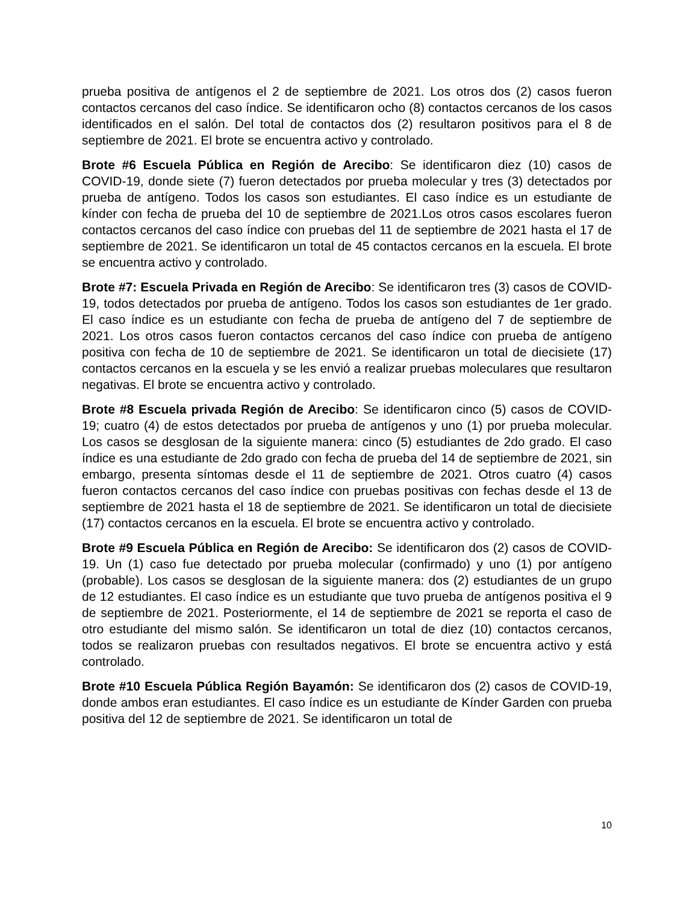prueba positiva de antígenos el 2 de septiembre de 2021. Los otros dos (2) casos fueron contactos cercanos del caso índice. Se identificaron ocho (8) contactos cercanos de los casos identificados en el salón. Del total de contactos dos (2) resultaron positivos para el 8 de septiembre de 2021. El brote se encuentra activo y controlado.
Brote #6 Escuela Pública en Región de Arecibo: Se identificaron diez (10) casos de COVID-19, donde siete (7) fueron detectados por prueba molecular y tres (3) detectados por prueba de antígeno. Todos los casos son estudiantes. El caso índice es un estudiante de kínder con fecha de prueba del 10 de septiembre de 2021.Los otros casos escolares fueron contactos cercanos del caso índice con pruebas del 11 de septiembre de 2021 hasta el 17 de septiembre de 2021. Se identificaron un total de 45 contactos cercanos en la escuela. El brote se encuentra activo y controlado.
Brote #7: Escuela Privada en Región de Arecibo: Se identificaron tres (3) casos de COVID-19, todos detectados por prueba de antígeno. Todos los casos son estudiantes de 1er grado. El caso índice es un estudiante con fecha de prueba de antígeno del 7 de septiembre de 2021. Los otros casos fueron contactos cercanos del caso índice con prueba de antígeno positiva con fecha de 10 de septiembre de 2021. Se identificaron un total de diecisiete (17) contactos cercanos en la escuela y se les envió a realizar pruebas moleculares que resultaron negativas. El brote se encuentra activo y controlado.
Brote #8 Escuela privada Región de Arecibo: Se identificaron cinco (5) casos de COVID-19; cuatro (4) de estos detectados por prueba de antígenos y uno (1) por prueba molecular. Los casos se desglosan de la siguiente manera: cinco (5) estudiantes de 2do grado. El caso índice es una estudiante de 2do grado con fecha de prueba del 14 de septiembre de 2021, sin embargo, presenta síntomas desde el 11 de septiembre de 2021. Otros cuatro (4) casos fueron contactos cercanos del caso índice con pruebas positivas con fechas desde el 13 de septiembre de 2021 hasta el 18 de septiembre de 2021. Se identificaron un total de diecisiete (17) contactos cercanos en la escuela. El brote se encuentra activo y controlado.
Brote #9 Escuela Pública en Región de Arecibo: Se identificaron dos (2) casos de COVID-19. Un (1) caso fue detectado por prueba molecular (confirmado) y uno (1) por antígeno (probable). Los casos se desglosan de la siguiente manera: dos (2) estudiantes de un grupo de 12 estudiantes. El caso índice es un estudiante que tuvo prueba de antígenos positiva el 9 de septiembre de 2021. Posteriormente, el 14 de septiembre de 2021 se reporta el caso de otro estudiante del mismo salón. Se identificaron un total de diez (10) contactos cercanos, todos se realizaron pruebas con resultados negativos. El brote se encuentra activo y está controlado.
Brote #10 Escuela Pública Región Bayamón: Se identificaron dos (2) casos de COVID-19, donde ambos eran estudiantes. El caso índice es un estudiante de Kínder Garden con prueba positiva del 12 de septiembre de 2021. Se identificaron un total de
10